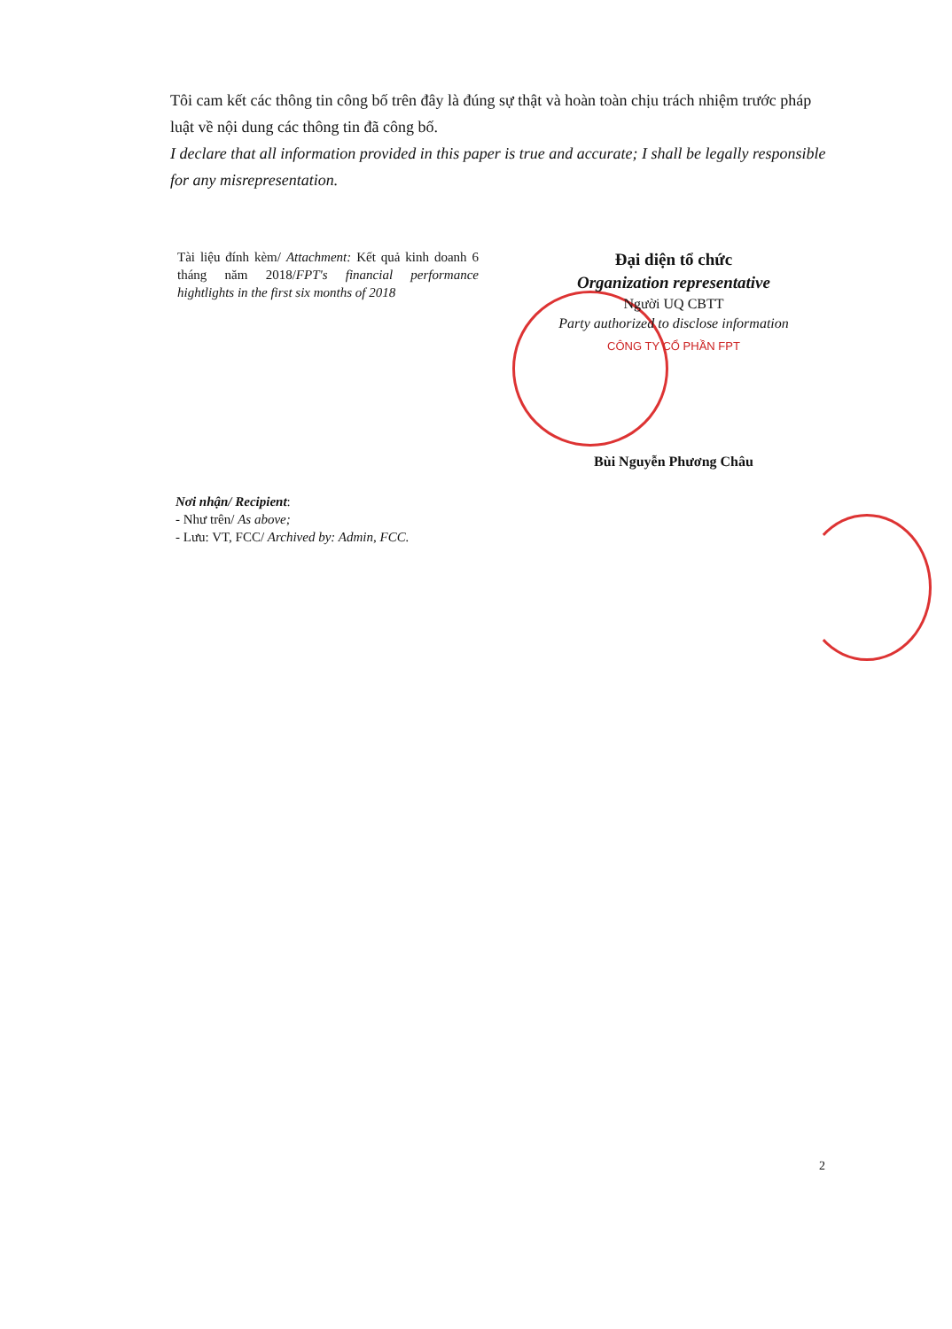Tôi cam kết các thông tin công bố trên đây là đúng sự thật và hoàn toàn chịu trách nhiệm trước pháp luật về nội dung các thông tin đã công bố.
I declare that all information provided in this paper is true and accurate; I shall be legally responsible for any misrepresentation.
Tài liệu đính kèm/ Attachment: Kết quả kinh doanh 6 tháng năm 2018/FPT's financial performance hightlights in the first six months of 2018
Đại diện tổ chức
Organization representative
Người UQ CBTT
Party authorized to disclose information
CÔNG TY CỔ PHẦN FPT
Bùi Nguyễn Phương Châu
Nơi nhận/ Recipient:
- Như trên/ As above;
- Lưu: VT, FCC/ Archived by: Admin, FCC.
2